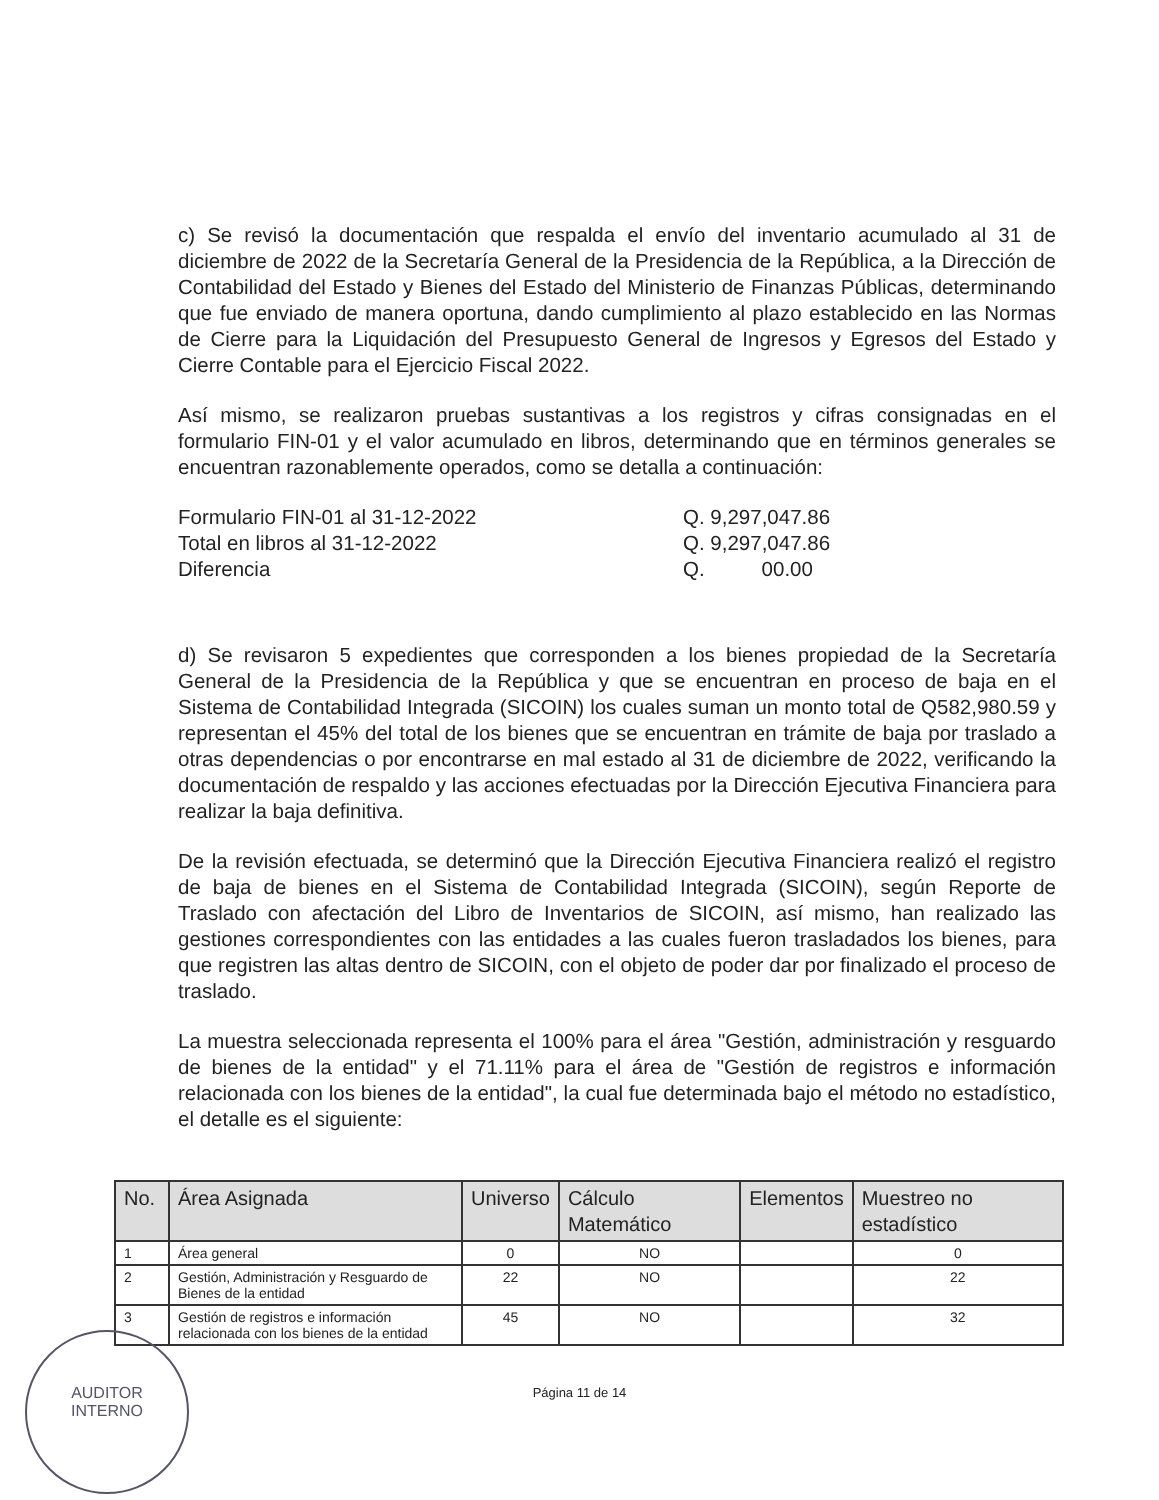c) Se revisó la documentación que respalda el envío del inventario acumulado al 31 de diciembre de 2022 de la Secretaría General de la Presidencia de la República, a la Dirección de Contabilidad del Estado y Bienes del Estado del Ministerio de Finanzas Públicas, determinando que fue enviado de manera oportuna, dando cumplimiento al plazo establecido en las Normas de Cierre para la Liquidación del Presupuesto General de Ingresos y Egresos del Estado y Cierre Contable para el Ejercicio Fiscal 2022.
Así mismo, se realizaron pruebas sustantivas a los registros y cifras consignadas en el formulario FIN-01 y el valor acumulado en libros, determinando que en términos generales se encuentran razonablemente operados, como se detalla a continuación:
Formulario FIN-01 al 31-12-2022 Q. 9,297,047.86 Total en libros al 31-12-2022 Q. 9,297,047.86 Diferencia Q. 00.00
d) Se revisaron 5 expedientes que corresponden a los bienes propiedad de la Secretaría General de la Presidencia de la República y que se encuentran en proceso de baja en el Sistema de Contabilidad Integrada (SICOIN) los cuales suman un monto total de Q582,980.59 y representan el 45% del total de los bienes que se encuentran en trámite de baja por traslado a otras dependencias o por encontrarse en mal estado al 31 de diciembre de 2022, verificando la documentación de respaldo y las acciones efectuadas por la Dirección Ejecutiva Financiera para realizar la baja definitiva.
De la revisión efectuada, se determinó que la Dirección Ejecutiva Financiera realizó el registro de baja de bienes en el Sistema de Contabilidad Integrada (SICOIN), según Reporte de Traslado con afectación del Libro de Inventarios de SICOIN, así mismo, han realizado las gestiones correspondientes con las entidades a las cuales fueron trasladados los bienes, para que registren las altas dentro de SICOIN, con el objeto de poder dar por finalizado el proceso de traslado.
La muestra seleccionada representa el 100% para el área "Gestión, administración y resguardo de bienes de la entidad" y el 71.11% para el área de "Gestión de registros e información relacionada con los bienes de la entidad", la cual fue determinada bajo el método no estadístico, el detalle es el siguiente:
| No. | Área Asignada | Universo | Cálculo Matemático | Elementos | Muestreo no estadístico |
| --- | --- | --- | --- | --- | --- |
| 1 | Área general | 0 | NO | | 0 |
| 2 | Gestión, Administración y Resguardo de Bienes de la entidad | 22 | NO | | 22 |
| 3 | Gestión de registros e información relacionada con los bienes de la entidad | 45 | NO | | 32 |
Página 11 de 14
AUDITOR
INTERNO